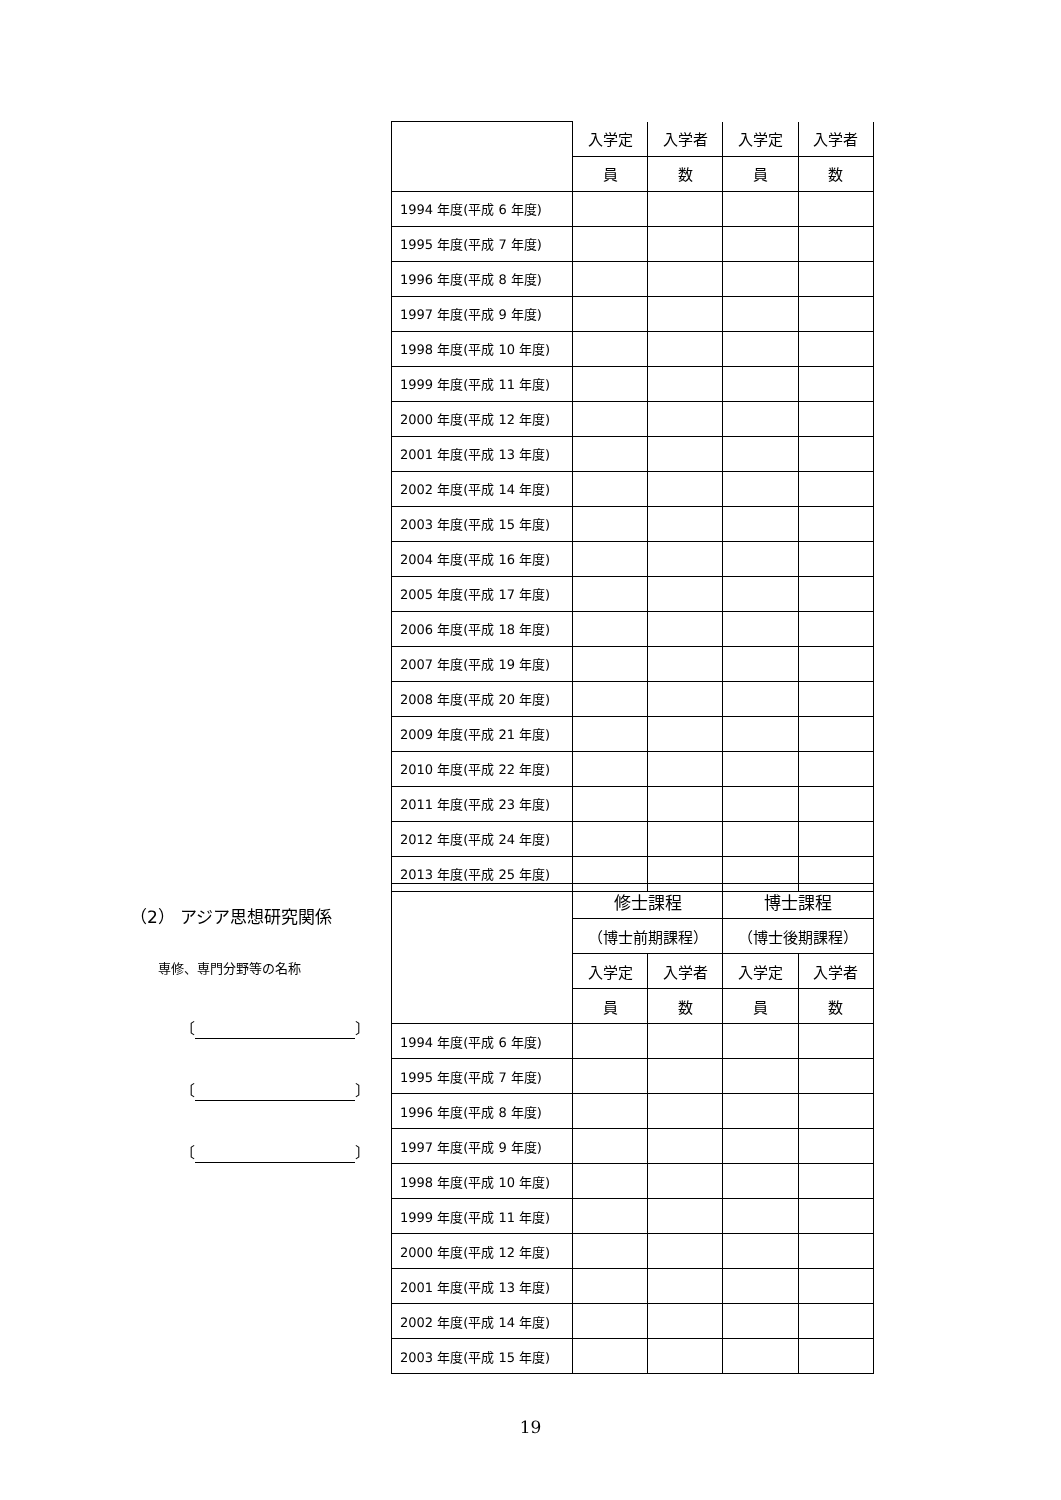| | 入学定 | 入学者 | 入学定 | 入学者 |
| --- | --- | --- | --- | --- |
| | 員 | 数 | 員 | 数 |
| 1994 年度(平成 6 年度) | | | | |
| 1995 年度(平成 7 年度) | | | | |
| 1996 年度(平成 8 年度) | | | | |
| 1997 年度(平成 9 年度) | | | | |
| 1998 年度(平成 10 年度) | | | | |
| 1999 年度(平成 11 年度) | | | | |
| 2000 年度(平成 12 年度) | | | | |
| 2001 年度(平成 13 年度) | | | | |
| 2002 年度(平成 14 年度) | | | | |
| 2003 年度(平成 15 年度) | | | | |
| 2004 年度(平成 16 年度) | | | | |
| 2005 年度(平成 17 年度) | | | | |
| 2006 年度(平成 18 年度) | | | | |
| 2007 年度(平成 19 年度) | | | | |
| 2008 年度(平成 20 年度) | | | | |
| 2009 年度(平成 21 年度) | | | | |
| 2010 年度(平成 22 年度) | | | | |
| 2011 年度(平成 23 年度) | | | | |
| 2012 年度(平成 24 年度) | | | | |
| 2013 年度(平成 25 年度) | | | | |
（2） アジア思想研究関係
専修、専門分野等の名称
〔 〕
〔 〕
〔 〕
| | 修士課程 | | 博士課程 | |
| --- | --- | --- | --- | --- |
| | （博士前期課程） | | （博士後期課程） | |
| | 入学定 | 入学者 | 入学定 | 入学者 |
| | 員 | 数 | 員 | 数 |
| 1994 年度(平成 6 年度) | | | | |
| 1995 年度(平成 7 年度) | | | | |
| 1996 年度(平成 8 年度) | | | | |
| 1997 年度(平成 9 年度) | | | | |
| 1998 年度(平成 10 年度) | | | | |
| 1999 年度(平成 11 年度) | | | | |
| 2000 年度(平成 12 年度) | | | | |
| 2001 年度(平成 13 年度) | | | | |
| 2002 年度(平成 14 年度) | | | | |
| 2003 年度(平成 15 年度) | | | | |
19